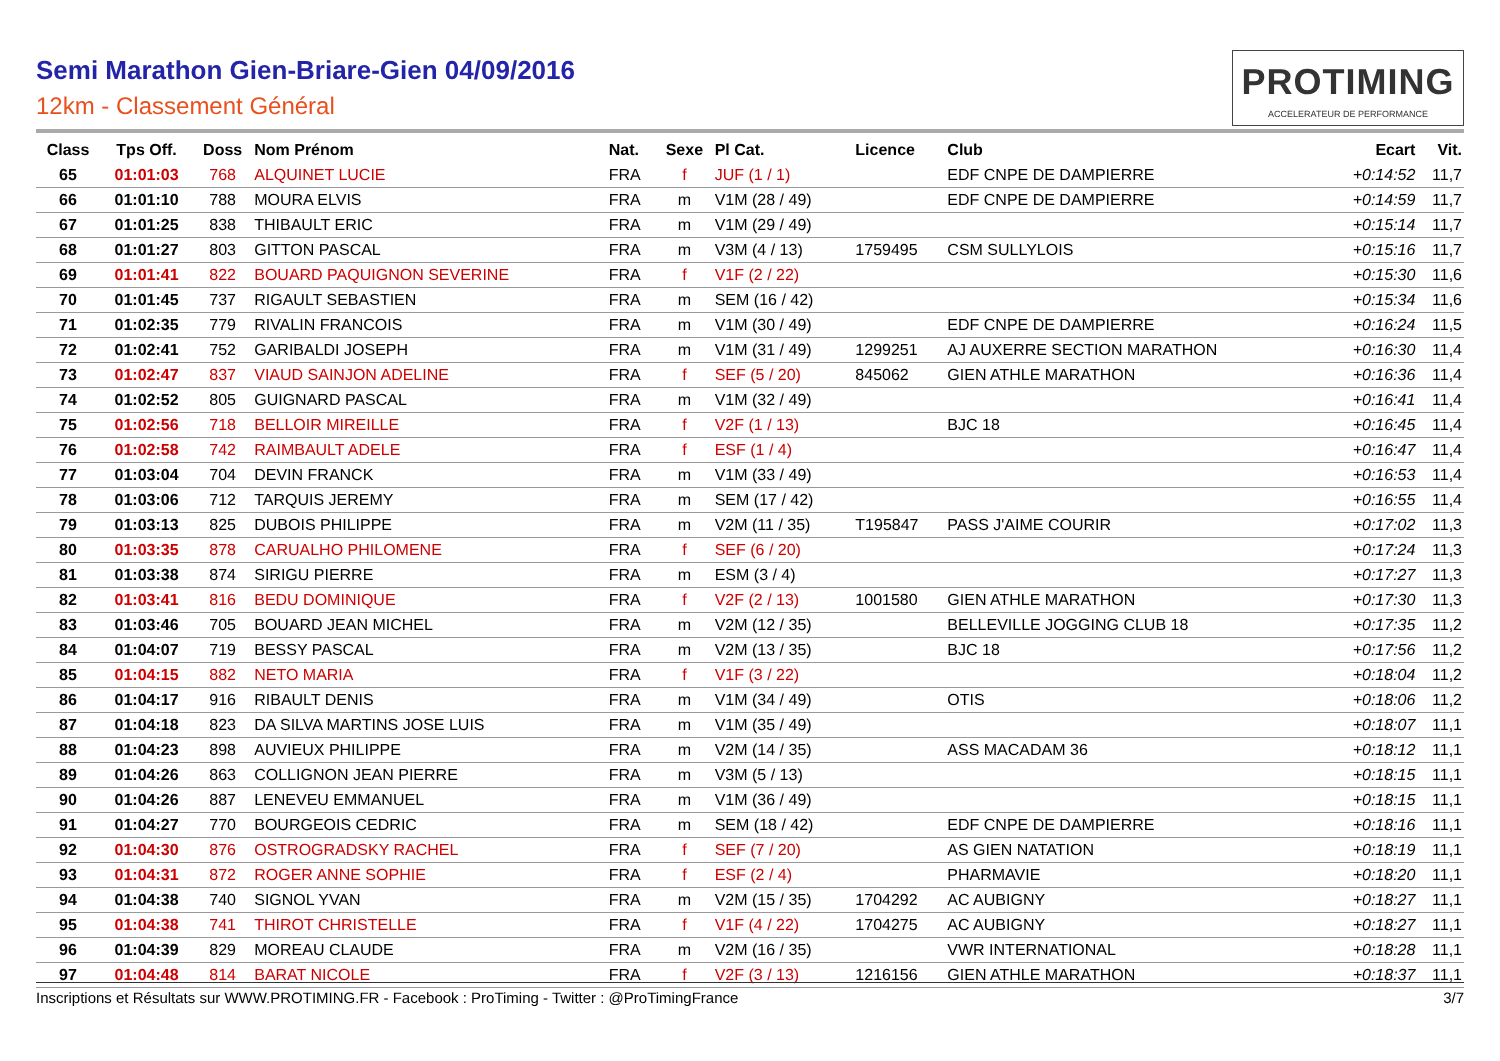Semi Marathon Gien-Briare-Gien 04/09/2016
12km - Classement Général
PROTIMING
ACCELERATEUR DE PERFORMANCE
| Class | Tps Off. | Doss | Nom Prénom | Nat. | Sexe | Pl Cat. | Licence | Club | | Ecart | Vit. |
| --- | --- | --- | --- | --- | --- | --- | --- | --- | --- | --- | --- |
| 65 | 01:01:03 | 768 | ALQUINET LUCIE | FRA | f | JUF (1 / 1) | | EDF CNPE DE DAMPIERRE | | +0:14:52 | 11,7 |
| 66 | 01:01:10 | 788 | MOURA ELVIS | FRA | m | V1M (28 / 49) | | EDF CNPE DE DAMPIERRE | | +0:14:59 | 11,7 |
| 67 | 01:01:25 | 838 | THIBAULT ERIC | FRA | m | V1M (29 / 49) | | | | +0:15:14 | 11,7 |
| 68 | 01:01:27 | 803 | GITTON PASCAL | FRA | m | V3M (4 / 13) | 1759495 | CSM SULLYLOIS | | +0:15:16 | 11,7 |
| 69 | 01:01:41 | 822 | BOUARD PAQUIGNON SEVERINE | FRA | f | V1F (2 / 22) | | | | +0:15:30 | 11,6 |
| 70 | 01:01:45 | 737 | RIGAULT SEBASTIEN | FRA | m | SEM (16 / 42) | | | | +0:15:34 | 11,6 |
| 71 | 01:02:35 | 779 | RIVALIN FRANCOIS | FRA | m | V1M (30 / 49) | | EDF CNPE DE DAMPIERRE | | +0:16:24 | 11,5 |
| 72 | 01:02:41 | 752 | GARIBALDI JOSEPH | FRA | m | V1M (31 / 49) | 1299251 | AJ AUXERRE SECTION MARATHON | | +0:16:30 | 11,4 |
| 73 | 01:02:47 | 837 | VIAUD SAINJON ADELINE | FRA | f | SEF (5 / 20) | 845062 | GIEN ATHLE MARATHON | | +0:16:36 | 11,4 |
| 74 | 01:02:52 | 805 | GUIGNARD PASCAL | FRA | m | V1M (32 / 49) | | | | +0:16:41 | 11,4 |
| 75 | 01:02:56 | 718 | BELLOIR MIREILLE | FRA | f | V2F (1 / 13) | | BJC 18 | | +0:16:45 | 11,4 |
| 76 | 01:02:58 | 742 | RAIMBAULT ADELE | FRA | f | ESF (1 / 4) | | | | +0:16:47 | 11,4 |
| 77 | 01:03:04 | 704 | DEVIN FRANCK | FRA | m | V1M (33 / 49) | | | | +0:16:53 | 11,4 |
| 78 | 01:03:06 | 712 | TARQUIS JEREMY | FRA | m | SEM (17 / 42) | | | | +0:16:55 | 11,4 |
| 79 | 01:03:13 | 825 | DUBOIS PHILIPPE | FRA | m | V2M (11 / 35) | T195847 | PASS J'AIME COURIR | | +0:17:02 | 11,3 |
| 80 | 01:03:35 | 878 | CARUALHO PHILOMENE | FRA | f | SEF (6 / 20) | | | | +0:17:24 | 11,3 |
| 81 | 01:03:38 | 874 | SIRIGU PIERRE | FRA | m | ESM (3 / 4) | | | | +0:17:27 | 11,3 |
| 82 | 01:03:41 | 816 | BEDU DOMINIQUE | FRA | f | V2F (2 / 13) | 1001580 | GIEN ATHLE MARATHON | | +0:17:30 | 11,3 |
| 83 | 01:03:46 | 705 | BOUARD JEAN MICHEL | FRA | m | V2M (12 / 35) | | BELLEVILLE JOGGING CLUB 18 | | +0:17:35 | 11,2 |
| 84 | 01:04:07 | 719 | BESSY PASCAL | FRA | m | V2M (13 / 35) | | BJC 18 | | +0:17:56 | 11,2 |
| 85 | 01:04:15 | 882 | NETO MARIA | FRA | f | V1F (3 / 22) | | | | +0:18:04 | 11,2 |
| 86 | 01:04:17 | 916 | RIBAULT DENIS | FRA | m | V1M (34 / 49) | | OTIS | | +0:18:06 | 11,2 |
| 87 | 01:04:18 | 823 | DA SILVA MARTINS JOSE LUIS | FRA | m | V1M (35 / 49) | | | | +0:18:07 | 11,1 |
| 88 | 01:04:23 | 898 | AUVIEUX PHILIPPE | FRA | m | V2M (14 / 35) | | ASS MACADAM 36 | | +0:18:12 | 11,1 |
| 89 | 01:04:26 | 863 | COLLIGNON JEAN PIERRE | FRA | m | V3M (5 / 13) | | | | +0:18:15 | 11,1 |
| 90 | 01:04:26 | 887 | LENEVEU EMMANUEL | FRA | m | V1M (36 / 49) | | | | +0:18:15 | 11,1 |
| 91 | 01:04:27 | 770 | BOURGEOIS CEDRIC | FRA | m | SEM (18 / 42) | | EDF CNPE DE DAMPIERRE | | +0:18:16 | 11,1 |
| 92 | 01:04:30 | 876 | OSTROGRADSKY RACHEL | FRA | f | SEF (7 / 20) | | AS GIEN NATATION | | +0:18:19 | 11,1 |
| 93 | 01:04:31 | 872 | ROGER ANNE SOPHIE | FRA | f | ESF (2 / 4) | | PHARMAVIE | | +0:18:20 | 11,1 |
| 94 | 01:04:38 | 740 | SIGNOL YVAN | FRA | m | V2M (15 / 35) | 1704292 | AC AUBIGNY | | +0:18:27 | 11,1 |
| 95 | 01:04:38 | 741 | THIROT CHRISTELLE | FRA | f | V1F (4 / 22) | 1704275 | AC AUBIGNY | | +0:18:27 | 11,1 |
| 96 | 01:04:39 | 829 | MOREAU CLAUDE | FRA | m | V2M (16 / 35) | | VWR INTERNATIONAL | | +0:18:28 | 11,1 |
| 97 | 01:04:48 | 814 | BARAT NICOLE | FRA | f | V2F (3 / 13) | 1216156 | GIEN ATHLE MARATHON | | +0:18:37 | 11,1 |
Inscriptions et Résultats sur WWW.PROTIMING.FR - Facebook : ProTiming - Twitter : @ProTimingFrance 3/7